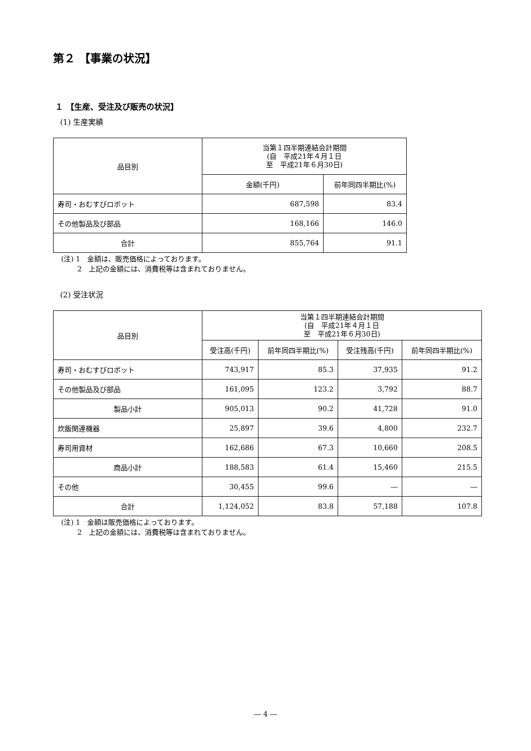第２ 【事業の状況】
１ 【生産、受注及び販売の状況】
(1) 生産実績
| 品目別 | 当第１四半期連結会計期間 (自 平成21年４月１日 至 平成21年６月30日) | |
| --- | --- | --- |
| | 金額(千円) | 前年同四半期比(%) |
| 寿司・おむすびロボット | 687,598 | 83.4 |
| その他製品及び部品 | 168,166 | 146.0 |
| 合計 | 855,764 | 91.1 |
(注) 1　金額は、販売価格によっております。
　　 2　上記の金額には、消費税等は含まれておりません。
(2) 受注状況
| 品目別 | 当第１四半期連結会計期間 (自 平成21年４月１日 至 平成21年６月30日) | | | |
| --- | --- | --- | --- | --- |
| | 受注高(千円) | 前年同四半期比(%) | 受注残高(千円) | 前年同四半期比(%) |
| 寿司・おむすびロボット | 743,917 | 85.3 | 37,935 | 91.2 |
| その他製品及び部品 | 161,095 | 123.2 | 3,792 | 88.7 |
| 製品小計 | 905,013 | 90.2 | 41,728 | 91.0 |
| 炊飯関連機器 | 25,897 | 39.6 | 4,800 | 232.7 |
| 寿司用資材 | 162,686 | 67.3 | 10,660 | 208.5 |
| 商品小計 | 188,583 | 61.4 | 15,460 | 215.5 |
| その他 | 30,455 | 99.6 | ― | ― |
| 合計 | 1,124,052 | 83.8 | 57,188 | 107.8 |
(注) 1　金額は販売価格によっております。
　　 2　上記の金額には、消費税等は含まれておりません。
― 4 ―